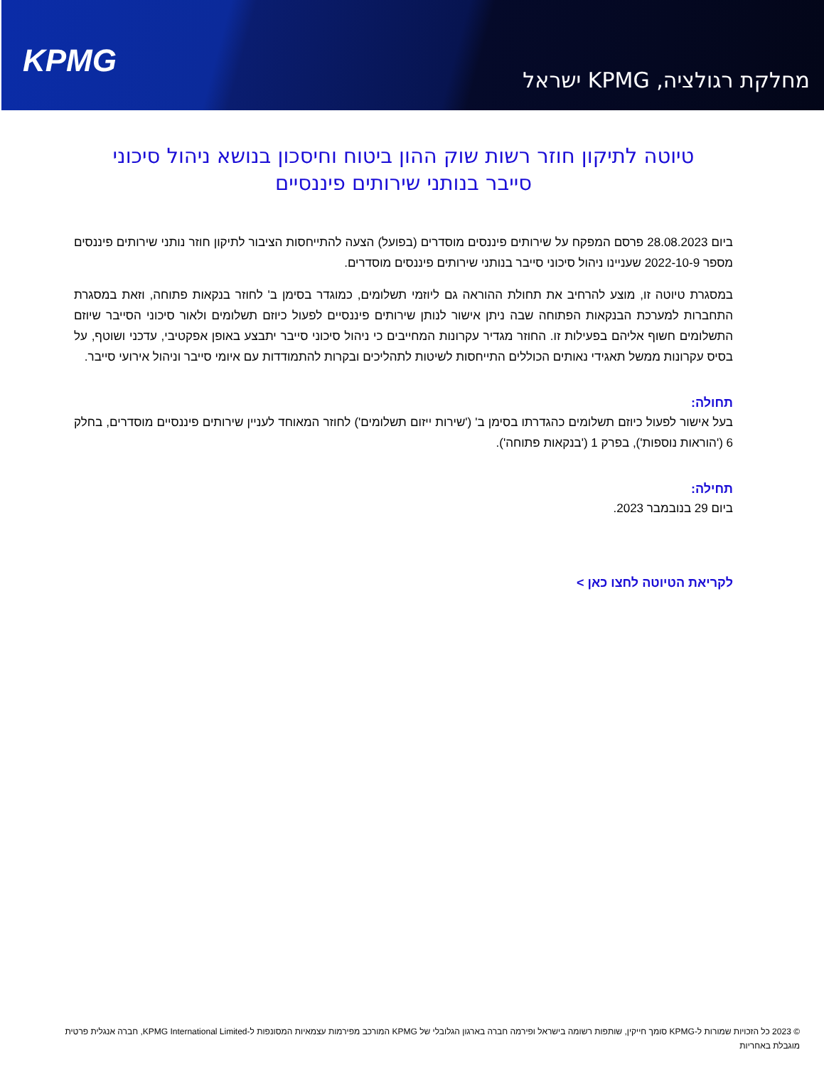KPMG
מחלקת רגולציה, KPMG ישראל
טיוטה לתיקון חוזר רשות שוק ההון ביטוח וחיסכון בנושא ניהול סיכוני סייבר בנותני שירותים פיננסיים
ביום 28.08.2023 פרסם המפקח על שירותים פיננסים מוסדרים (בפועל) הצעה להתייחסות הציבור לתיקון חוזר נותני שירותים פיננסים מספר 2022-10-9 שעניינו ניהול סיכוני סייבר בנותני שירותים פיננסים מוסדרים.
במסגרת טיוטה זו, מוצע להרחיב את תחולת ההוראה גם ליוזמי תשלומים, כמוגדר בסימן ב' לחוזר בנקאות פתוחה, וזאת במסגרת התחברות למערכת הבנקאות הפתוחה שבה ניתן אישור לנותן שירותים פיננסיים לפעול כיוזם תשלומים ולאור סיכוני הסייבר שיוזם התשלומים חשוף אליהם בפעילות זו. החוזר מגדיר עקרונות המחייבים כי ניהול סיכוני סייבר יתבצע באופן אפקטיבי, עדכני ושוטף, על בסיס עקרונות ממשל תאגידי נאותים הכוללים התייחסות לשיטות לתהליכים ובקרות להתמודדות עם איומי סייבר וניהול אירועי סייבר.
תחולה:
בעל אישור לפעול כיוזם תשלומים כהגדרתו בסימן ב' ('שירות ייזום תשלומים') לחוזר המאוחד לעניין שירותים פיננסיים מוסדרים, בחלק 6 ('הוראות נוספות'), בפרק 1 ('בנקאות פתוחה').
תחילה:
ביום 29 בנובמבר 2023.
לקריאת הטיוטה לחצו כאן >
© 2023 כל הזכויות שמורות ל-KPMG סומך חייקין, שותפות רשומה בישראל ופירמה חברה בארגון הגלובלי של KPMG המורכב מפירמות עצמאיות המסונפות ל-KPMG International Limited, חברה אנגלית פרטית מוגבלת באחריות